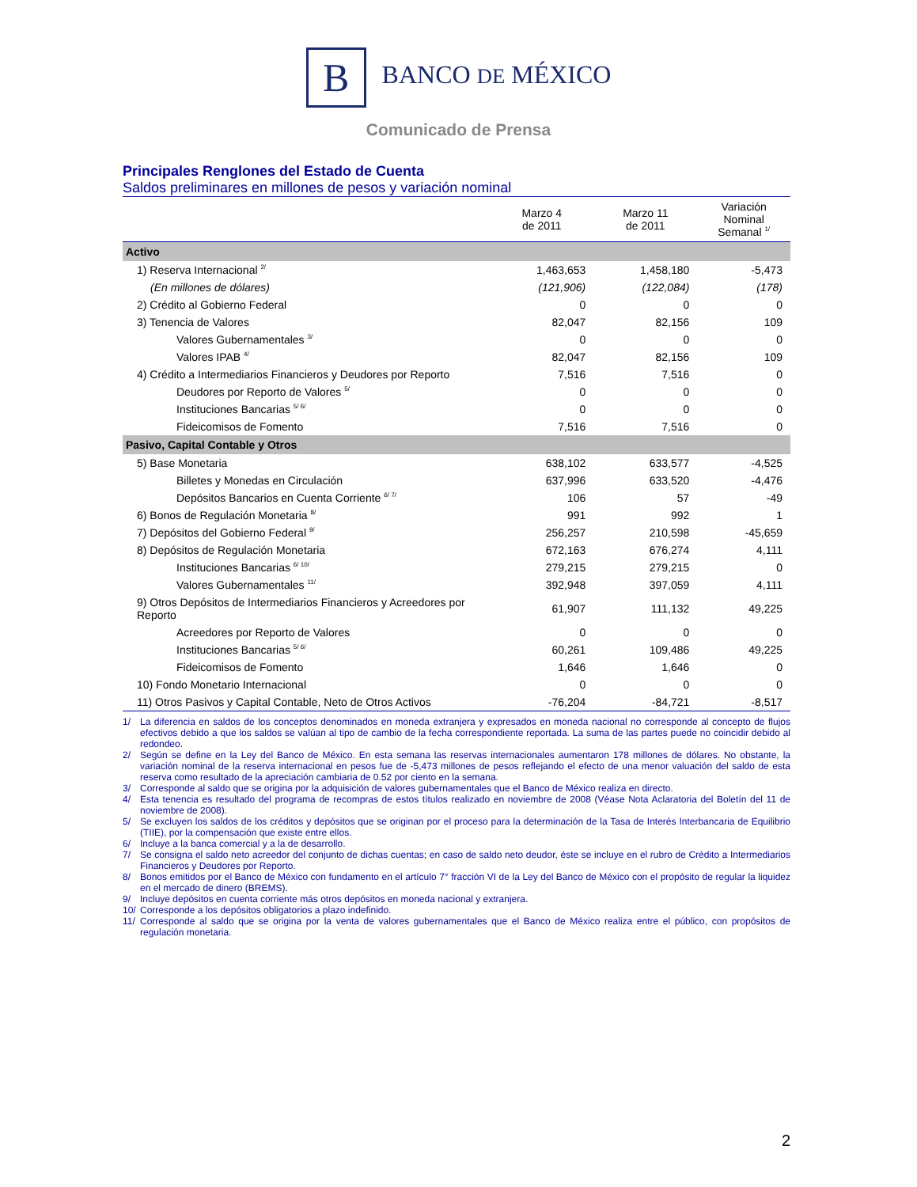B BANCO DE MÉXICO
Comunicado de Prensa
Principales Renglones del Estado de Cuenta
Saldos preliminares en millones de pesos y variación nominal
| | Marzo 4 de 2011 | Marzo 11 de 2011 | Variación Nominal Semanal <sup>1/</sup> |
| --- | --- | --- | --- |
| Activo | | | |
| 1) Reserva Internacional <sup>2/</sup> | 1,463,653 | 1,458,180 | -5,473 |
| (En millones de dólares) | (121,906) | (122,084) | (178) |
| 2) Crédito al Gobierno Federal | 0 | 0 | 0 |
| 3) Tenencia de Valores | 82,047 | 82,156 | 109 |
| Valores Gubernamentales <sup>3/</sup> | 0 | 0 | 0 |
| Valores IPAB <sup>4/</sup> | 82,047 | 82,156 | 109 |
| 4) Crédito a Intermediarios Financieros y Deudores por Reporto | 7,516 | 7,516 | 0 |
| Deudores por Reporto de Valores <sup>5/</sup> | 0 | 0 | 0 |
| Instituciones Bancarias <sup>5/ 6/</sup> | 0 | 0 | 0 |
| Fideicomisos de Fomento | 7,516 | 7,516 | 0 |
| Pasivo, Capital Contable y Otros | | | |
| 5) Base Monetaria | 638,102 | 633,577 | -4,525 |
| Billetes y Monedas en Circulación | 637,996 | 633,520 | -4,476 |
| Depósitos Bancarios en Cuenta Corriente <sup>6/ 7/</sup> | 106 | 57 | -49 |
| 6) Bonos de Regulación Monetaria <sup>8/</sup> | 991 | 992 | 1 |
| 7) Depósitos del Gobierno Federal <sup>9/</sup> | 256,257 | 210,598 | -45,659 |
| 8) Depósitos de Regulación Monetaria | 672,163 | 676,274 | 4,111 |
| Instituciones Bancarias <sup>6/ 10/</sup> | 279,215 | 279,215 | 0 |
| Valores Gubernamentales <sup>11/</sup> | 392,948 | 397,059 | 4,111 |
| 9) Otros Depósitos de Intermediarios Financieros y Acreedores por Reporto | 61,907 | 111,132 | 49,225 |
| Acreedores por Reporto de Valores | 0 | 0 | 0 |
| Instituciones Bancarias <sup>5/ 6/</sup> | 60,261 | 109,486 | 49,225 |
| Fideicomisos de Fomento | 1,646 | 1,646 | 0 |
| 10) Fondo Monetario Internacional | 0 | 0 | 0 |
| 11) Otros Pasivos y Capital Contable, Neto de Otros Activos | -76,204 | -84,721 | -8,517 |
1/ La diferencia en saldos de los conceptos denominados en moneda extranjera y expresados en moneda nacional no corresponde al concepto de flujos efectivos debido a que los saldos se valúan al tipo de cambio de la fecha correspondiente reportada. La suma de las partes puede no coincidir debido al redondeo.
2/ Según se define en la Ley del Banco de México. En esta semana las reservas internacionales aumentaron 178 millones de dólares. No obstante, la variación nominal de la reserva internacional en pesos fue de -5,473 millones de pesos reflejando el efecto de una menor valuación del saldo de esta reserva como resultado de la apreciación cambiaria de 0.52 por ciento en la semana.
3/ Corresponde al saldo que se origina por la adquisición de valores gubernamentales que el Banco de México realiza en directo.
4/ Esta tenencia es resultado del programa de recompras de estos títulos realizado en noviembre de 2008 (Véase Nota Aclaratoria del Boletín del 11 de noviembre de 2008).
5/ Se excluyen los saldos de los créditos y depósitos que se originan por el proceso para la determinación de la Tasa de Interés Interbancaria de Equilibrio (TIIE), por la compensación que existe entre ellos.
6/ Incluye a la banca comercial y a la de desarrollo.
7/ Se consigna el saldo neto acreedor del conjunto de dichas cuentas; en caso de saldo neto deudor, éste se incluye en el rubro de Crédito a Intermediarios Financieros y Deudores por Reporto.
8/ Bonos emitidos por el Banco de México con fundamento en el artículo 7° fracción VI de la Ley del Banco de México con el propósito de regular la liquidez en el mercado de dinero (BREMS).
9/ Incluye depósitos en cuenta corriente más otros depósitos en moneda nacional y extranjera.
10/ Corresponde a los depósitos obligatorios a plazo indefinido.
11/ Corresponde al saldo que se origina por la venta de valores gubernamentales que el Banco de México realiza entre el público, con propósitos de regulación monetaria.
2